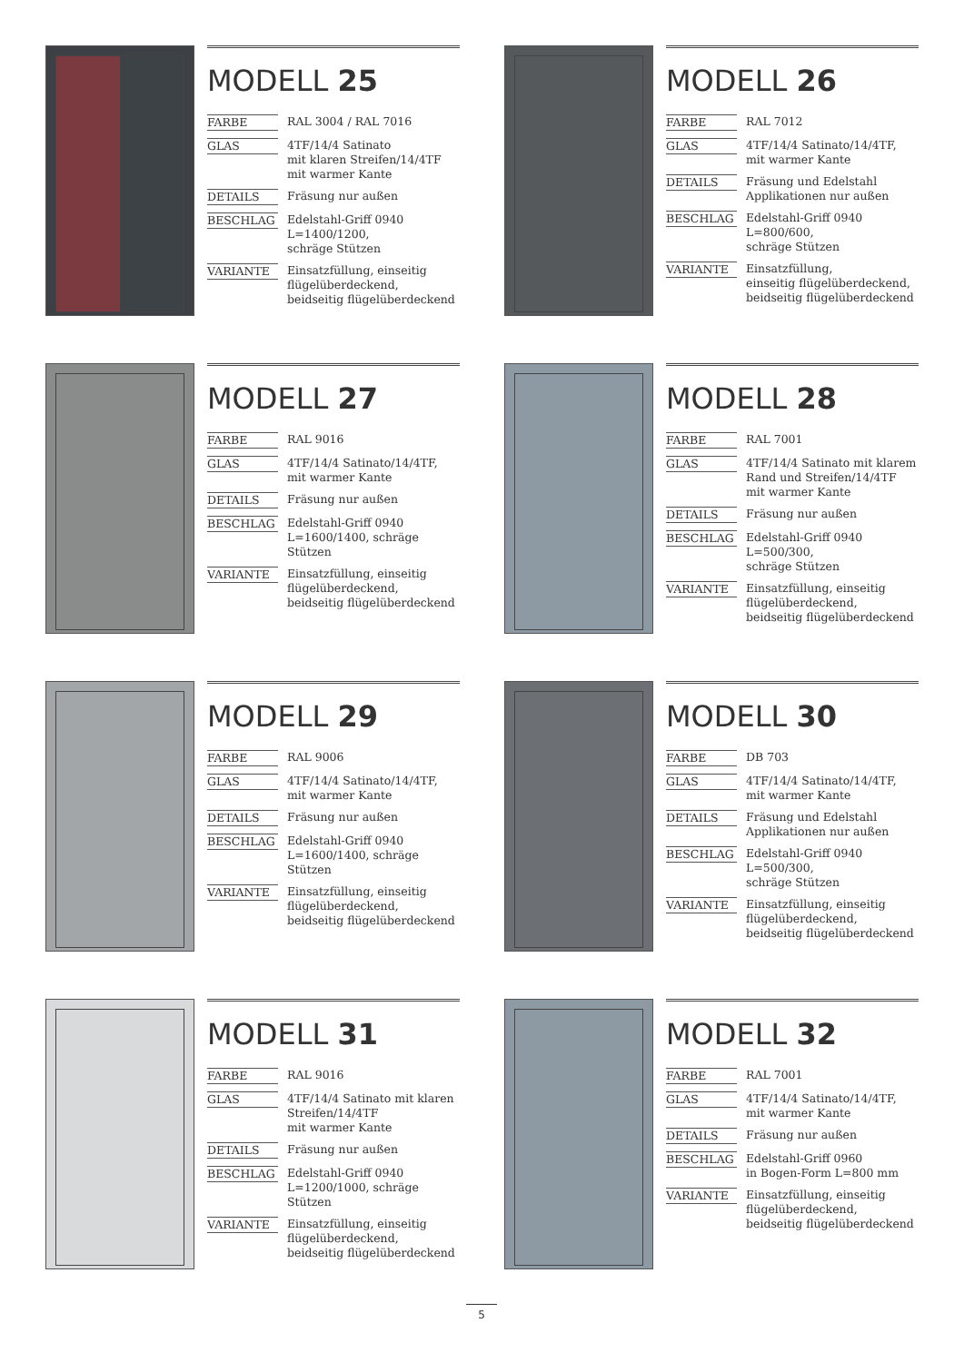MODELL 25
| FARBE | RAL 3004 / RAL 7016 |
| GLAS | 4TF/14/4 Satinato mit klaren Streifen/14/4TF mit warmer Kante |
| DETAILS | Fräsung nur außen |
| BESCHLAG | Edelstahl-Griff 0940 L=1400/1200, schräge Stützen |
| VARIANTE | Einsatzfüllung, einseitig flügelüberdeckend, beidseitig flügelüberdeckend |
MODELL 26
| FARBE | RAL 7012 |
| GLAS | 4TF/14/4 Satinato/14/4TF, mit warmer Kante |
| DETAILS | Fräsung und Edelstahl Applikationen nur außen |
| BESCHLAG | Edelstahl-Griff 0940 L=800/600, schräge Stützen |
| VARIANTE | Einsatzfüllung, einseitig flügelüberdeckend, beidseitig flügelüberdeckend |
MODELL 27
| FARBE | RAL 9016 |
| GLAS | 4TF/14/4 Satinato/14/4TF, mit warmer Kante |
| DETAILS | Fräsung nur außen |
| BESCHLAG | Edelstahl-Griff 0940 L=1600/1400, schräge Stützen |
| VARIANTE | Einsatzfüllung, einseitig flügelüberdeckend, beidseitig flügelüberdeckend |
MODELL 28
| FARBE | RAL 7001 |
| GLAS | 4TF/14/4 Satinato mit klarem Rand und Streifen/14/4TF mit warmer Kante |
| DETAILS | Fräsung nur außen |
| BESCHLAG | Edelstahl-Griff 0940 L=500/300, schräge Stützen |
| VARIANTE | Einsatzfüllung, einseitig flügelüberdeckend, beidseitig flügelüberdeckend |
MODELL 29
| FARBE | RAL 9006 |
| GLAS | 4TF/14/4 Satinato/14/4TF, mit warmer Kante |
| DETAILS | Fräsung nur außen |
| BESCHLAG | Edelstahl-Griff 0940 L=1600/1400, schräge Stützen |
| VARIANTE | Einsatzfüllung, einseitig flügelüberdeckend, beidseitig flügelüberdeckend |
MODELL 30
| FARBE | DB 703 |
| GLAS | 4TF/14/4 Satinato/14/4TF, mit warmer Kante |
| DETAILS | Fräsung und Edelstahl Applikationen nur außen |
| BESCHLAG | Edelstahl-Griff 0940 L=500/300, schräge Stützen |
| VARIANTE | Einsatzfüllung, einseitig flügelüberdeckend, beidseitig flügelüberdeckend |
MODELL 31
| FARBE | RAL 9016 |
| GLAS | 4TF/14/4 Satinato mit klaren Streifen/14/4TF mit warmer Kante |
| DETAILS | Fräsung nur außen |
| BESCHLAG | Edelstahl-Griff 0940 L=1200/1000, schräge Stützen |
| VARIANTE | Einsatzfüllung, einseitig flügelüberdeckend, beidseitig flügelüberdeckend |
MODELL 32
| FARBE | RAL 7001 |
| GLAS | 4TF/14/4 Satinato/14/4TF, mit warmer Kante |
| DETAILS | Fräsung nur außen |
| BESCHLAG | Edelstahl-Griff 0960 in Bogen-Form L=800 mm |
| VARIANTE | Einsatzfüllung, einseitig flügelüberdeckend, beidseitig flügelüberdeckend |
5